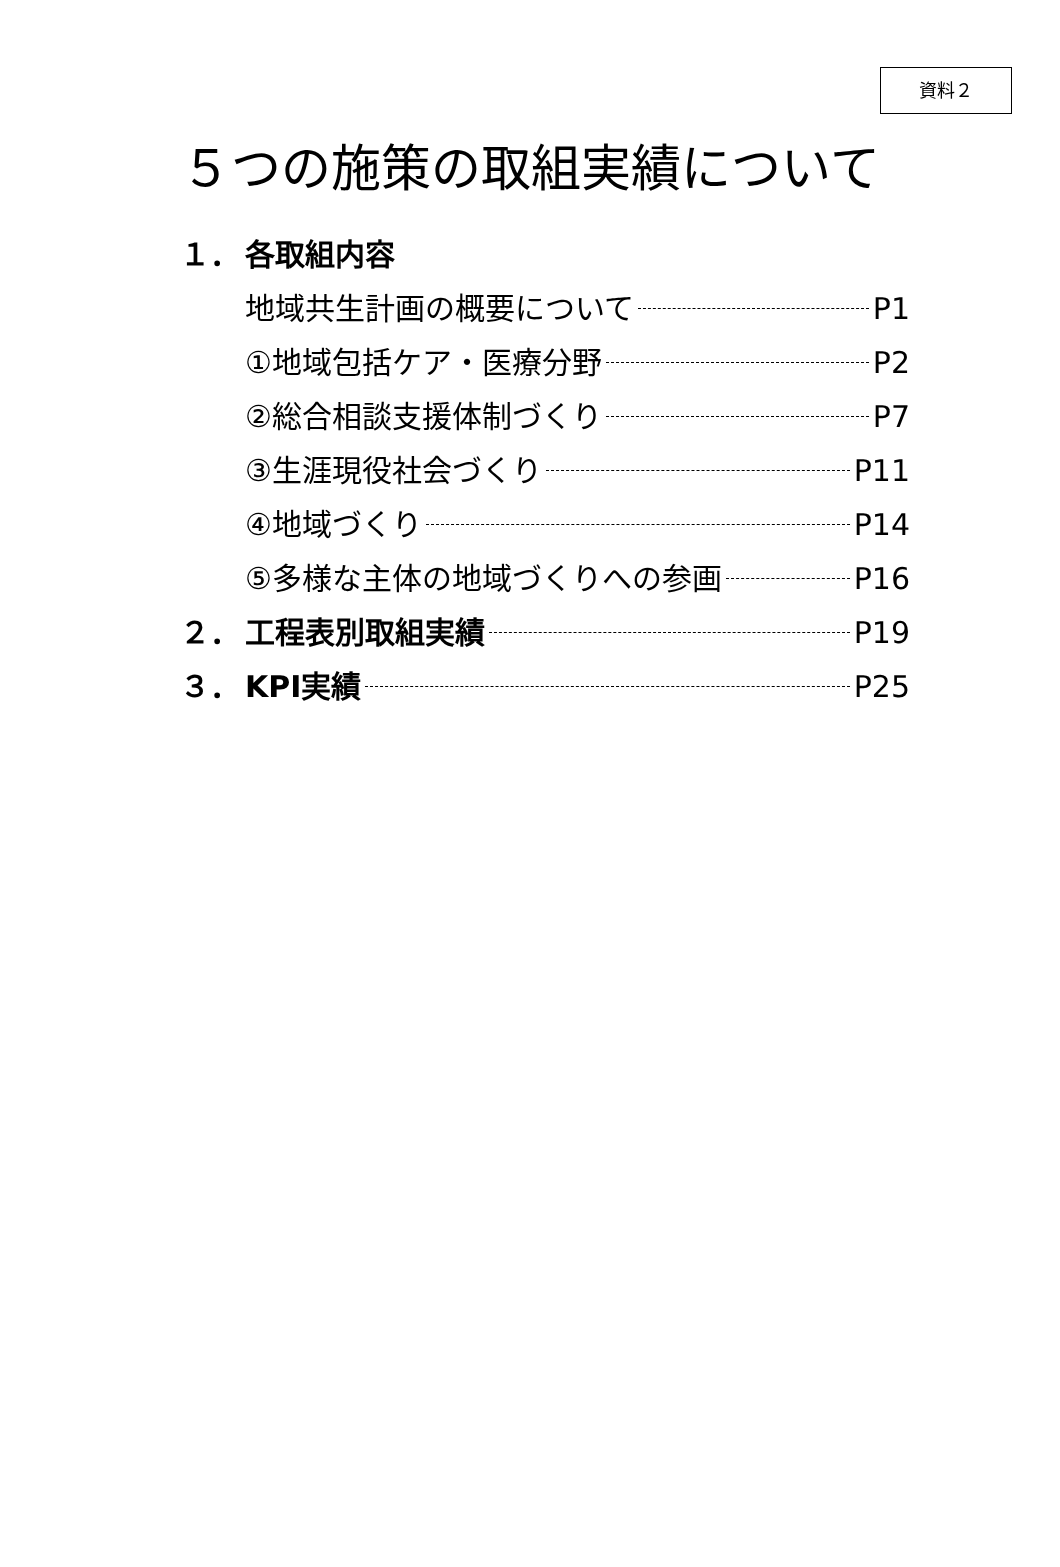資料２
５つの施策の取組実績について
１． 各取組内容
地域共生計画の概要について P1
①地域包括ケア・医療分野 P2
②総合相談支援体制づくり P7
③生涯現役社会づくり P11
④地域づくり P14
⑤多様な主体の地域づくりへの参画 P16
２． 工程表別取組実績 P19
３． KPI実績 P25